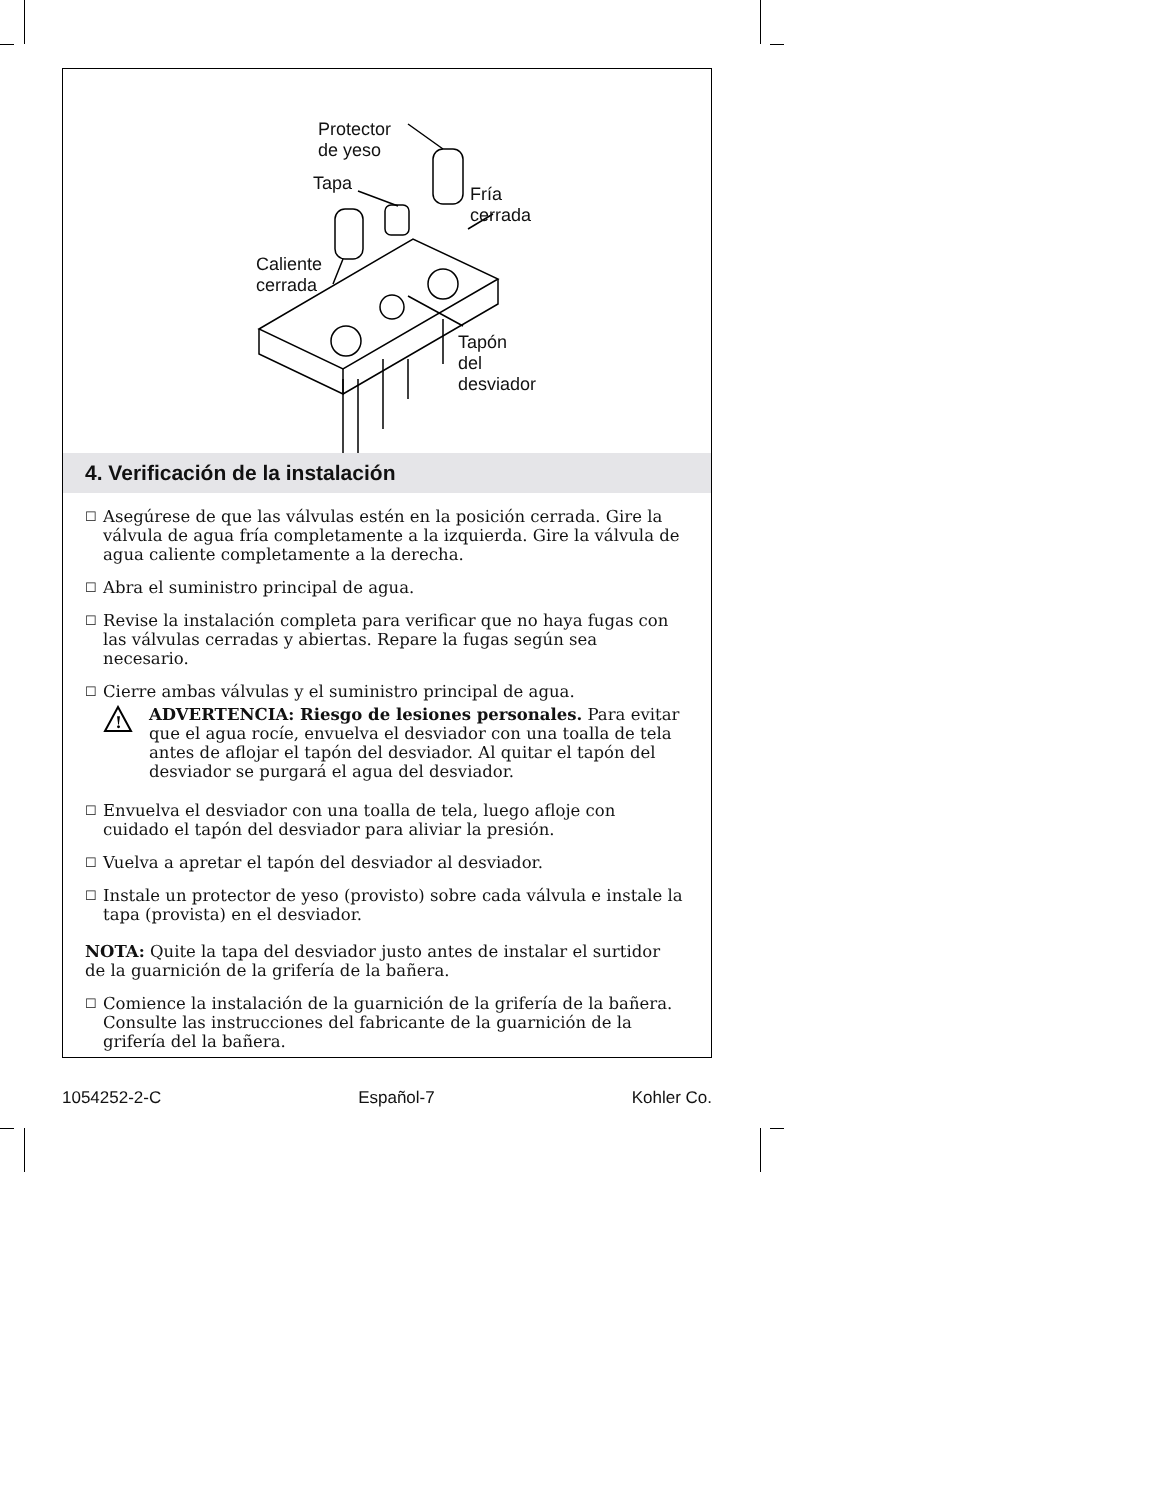Protector
de yeso
Tapa
Fría
cerrada
Caliente
cerrada
Tapón
del
desviador
4. Verificación de la instalación
☐ Asegúrese de que las válvulas estén en la posición cerrada. Gire la válvula de agua fría completamente a la izquierda. Gire la válvula de agua caliente completamente a la derecha.
☐ Abra el suministro principal de agua.
☐ Revise la instalación completa para verificar que no haya fugas con las válvulas cerradas y abiertas. Repare la fugas según sea necesario.
☐ Cierre ambas válvulas y el suministro principal de agua.
!
ADVERTENCIA: Riesgo de lesiones personales. Para evitar que el agua rocíe, envuelva el desviador con una toalla de tela antes de aflojar el tapón del desviador. Al quitar el tapón del desviador se purgará el agua del desviador.
☐ Envuelva el desviador con una toalla de tela, luego afloje con cuidado el tapón del desviador para aliviar la presión.
☐ Vuelva a apretar el tapón del desviador al desviador.
☐ Instale un protector de yeso (provisto) sobre cada válvula e instale la tapa (provista) en el desviador.
NOTA: Quite la tapa del desviador justo antes de instalar el surtidor de la guarnición de la grifería de la bañera.
☐ Comience la instalación de la guarnición de la grifería de la bañera. Consulte las instrucciones del fabricante de la guarnición de la grifería del la bañera.
1054252-2-C Español-7 Kohler Co.